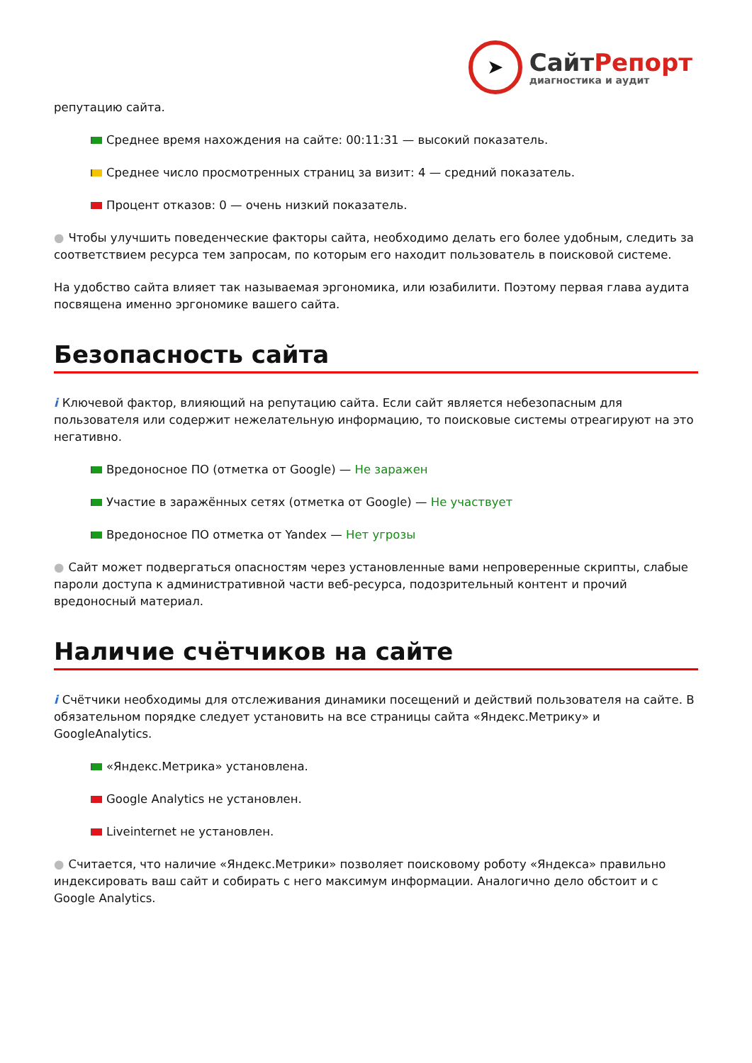➤
СайтРепорт
диагностика и аудит
репутацию сайта.
Среднее время нахождения на сайте: 00:11:31 — высокий показатель.
Среднее число просмотренных страниц за визит: 4 — средний показатель.
Процент отказов: 0 — очень низкий показатель.
● Чтобы улучшить поведенческие факторы сайта, необходимо делать его более удобным, следить за соответствием ресурса тем запросам, по которым его находит пользователь в поисковой системе.
На удобство сайта влияет так называемая эргономика, или юзабилити. Поэтому первая глава аудита посвящена именно эргономике вашего сайта.
Безопасность сайта
i Ключевой фактор, влияющий на репутацию сайта. Если сайт является небезопасным для пользователя или содержит нежелательную информацию, то поисковые системы отреагируют на это негативно.
Вредоносное ПО (отметка от Google) — Не заражен
Участие в заражённых сетях (отметка от Google) — Не участвует
Вредоносное ПО отметка от Yandex — Нет угрозы
● Сайт может подвергаться опасностям через установленные вами непроверенные скрипты, слабые пароли доступа к административной части веб-ресурса, подозрительный контент и прочий вредоносный материал.
Наличие счётчиков на сайте
i Счётчики необходимы для отслеживания динамики посещений и действий пользователя на сайте. В обязательном порядке следует установить на все страницы сайта «Яндекс.Метрику» и GoogleAnalytics.
«Яндекс.Метрика» установлена.
Google Analytics не установлен.
Liveinternet не установлен.
● Считается, что наличие «Яндекс.Метрики» позволяет поисковому роботу «Яндекса» правильно индексировать ваш сайт и собирать с него максимум информации. Аналогично дело обстоит и с Google Analytics.